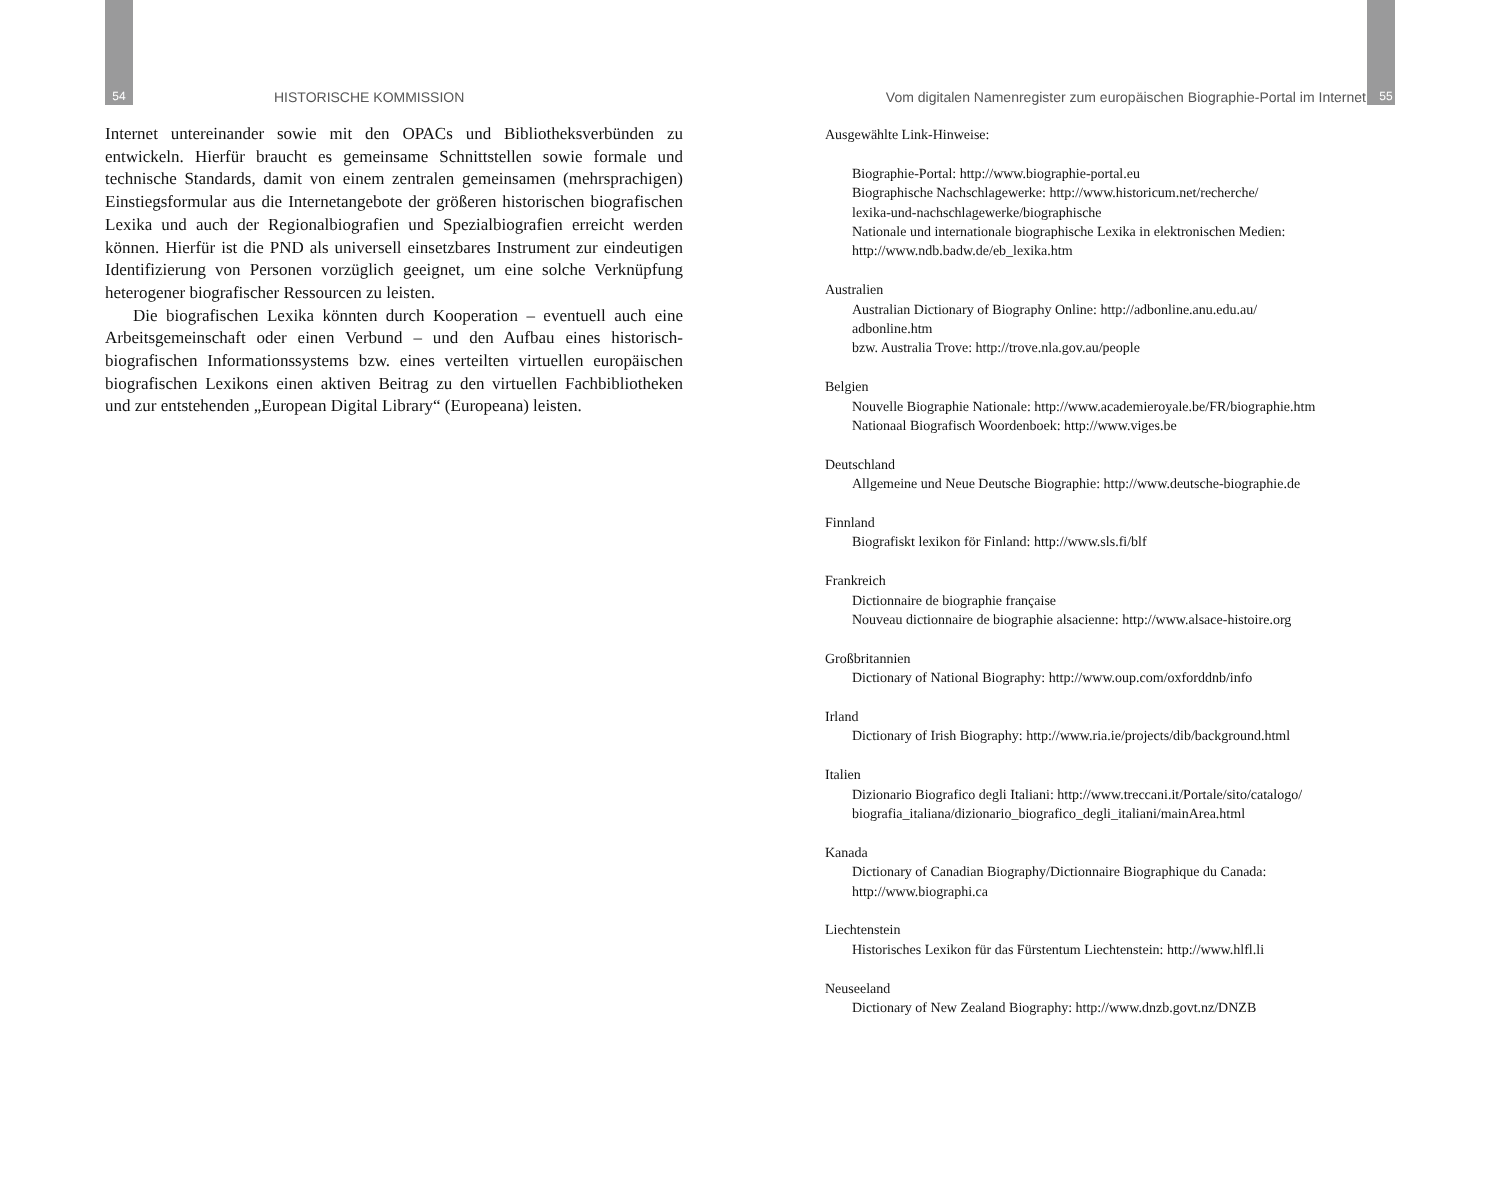54 HISTORISCHE KOMMISSION
Internet untereinander sowie mit den OPACs und Bibliotheksverbünden zu entwickeln. Hierfür braucht es gemeinsame Schnittstellen sowie formale und technische Standards, damit von einem zentralen gemeinsamen (mehrsprachigen) Einstiegsformular aus die Internetangebote der größeren historischen biografischen Lexika und auch der Regionalbiografien und Spezialbiografien erreicht werden können. Hierfür ist die PND als universell einsetzbares Instrument zur eindeutigen Identifizierung von Personen vorzüglich geeignet, um eine solche Verknüpfung heterogener biografischer Ressourcen zu leisten.
Die biografischen Lexika könnten durch Kooperation – eventuell auch eine Arbeitsgemeinschaft oder einen Verbund – und den Aufbau eines historisch-biografischen Informationssystems bzw. eines verteilten virtuellen europäischen biografischen Lexikons einen aktiven Beitrag zu den virtuellen Fachbibliotheken und zur entstehenden „European Digital Library“ (Europeana) leisten.
Vom digitalen Namenregister zum europäischen Biographie-Portal im Internet 55
Ausgewählte Link-Hinweise:
Biographie-Portal: http://www.biographie-portal.eu
Biographische Nachschlagewerke: http://www.historicum.net/recherche/
lexika-und-nachschlagewerke/biographische
Nationale und internationale biographische Lexika in elektronischen Medien:
http://www.ndb.badw.de/eb_lexika.htm
Australien
Australian Dictionary of Biography Online: http://adbonline.anu.edu.au/
adbonline.htm
bzw. Australia Trove: http://trove.nla.gov.au/people
Belgien
Nouvelle Biographie Nationale: http://www.academieroyale.be/FR/biographie.htm
Nationaal Biografisch Woordenboek: http://www.viges.be
Deutschland
Allgemeine und Neue Deutsche Biographie: http://www.deutsche-biographie.de
Finnland
Biografiskt lexikon för Finland: http://www.sls.fi/blf
Frankreich
Dictionnaire de biographie française
Nouveau dictionnaire de biographie alsacienne: http://www.alsace-histoire.org
Großbritannien
Dictionary of National Biography: http://www.oup.com/oxforddnb/info
Irland
Dictionary of Irish Biography: http://www.ria.ie/projects/dib/background.html
Italien
Dizionario Biografico degli Italiani: http://www.treccani.it/Portale/sito/catalogo/
biografia_italiana/dizionario_biografico_degli_italiani/mainArea.html
Kanada
Dictionary of Canadian Biography/Dictionnaire Biographique du Canada:
http://www.biographi.ca
Liechtenstein
Historisches Lexikon für das Fürstentum Liechtenstein: http://www.hlfl.li
Neuseeland
Dictionary of New Zealand Biography: http://www.dnzb.govt.nz/DNZB